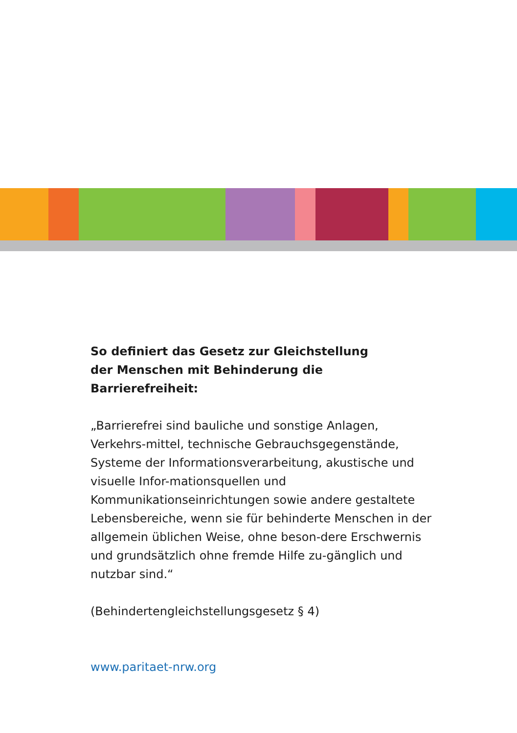So definiert das Gesetz zur Gleichstellung
der Menschen mit Behinderung die Barrierefreiheit:
„Barrierefrei sind bauliche und sonstige Anlagen, Verkehrs-mittel, technische Gebrauchsgegenstände, Systeme der Informationsverarbeitung, akustische und visuelle Infor-mationsquellen und Kommunikationseinrichtungen sowie andere gestaltete Lebensbereiche, wenn sie für behinderte Menschen in der allgemein üblichen Weise, ohne beson-dere Erschwernis und grundsätzlich ohne fremde Hilfe zu-gänglich und nutzbar sind.“
(Behindertengleichstellungsgesetz § 4)
www.paritaet-nrw.org